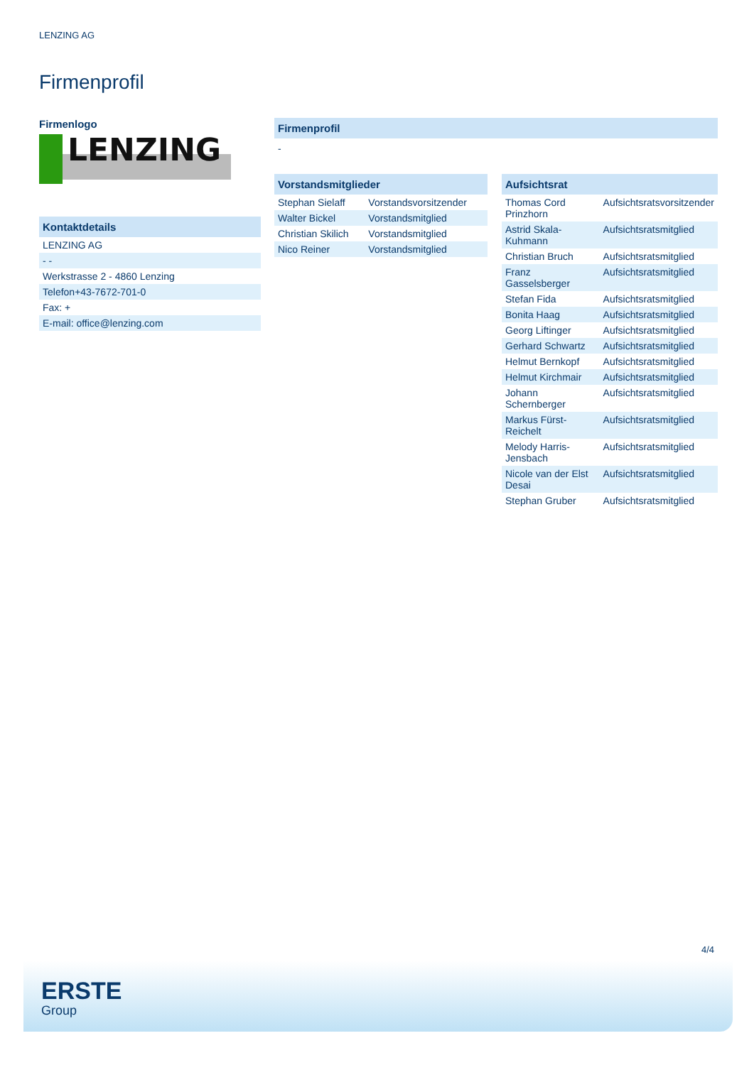LENZING AG
Firmenprofil
Firmenlogo
LENZING
Kontaktdetails
| LENZING AG |
| - - |
| Werkstrasse 2 - 4860 Lenzing |
| Telefon+43-7672-701-0 |
| Fax: + |
| E-mail: office@lenzing.com |
Firmenprofil
-
Vorstandsmitglieder
| Stephan Sielaff | Vorstandsvorsitzender |
| Walter Bickel | Vorstandsmitglied |
| Christian Skilich | Vorstandsmitglied |
| Nico Reiner | Vorstandsmitglied |
Aufsichtsrat
| Thomas Cord Prinzhorn | Aufsichtsratsvorsitzender |
| Astrid Skala-Kuhmann | Aufsichtsratsmitglied |
| Christian Bruch | Aufsichtsratsmitglied |
| Franz Gasselsberger | Aufsichtsratsmitglied |
| Stefan Fida | Aufsichtsratsmitglied |
| Bonita Haag | Aufsichtsratsmitglied |
| Georg Liftinger | Aufsichtsratsmitglied |
| Gerhard Schwartz | Aufsichtsratsmitglied |
| Helmut Bernkopf | Aufsichtsratsmitglied |
| Helmut Kirchmair | Aufsichtsratsmitglied |
| Johann Schernberger | Aufsichtsratsmitglied |
| Markus Fürst-Reichelt | Aufsichtsratsmitglied |
| Melody Harris-Jensbach | Aufsichtsratsmitglied |
| Nicole van der Elst Desai | Aufsichtsratsmitglied |
| Stephan Gruber | Aufsichtsratsmitglied |
4/4
ERSTE
Group